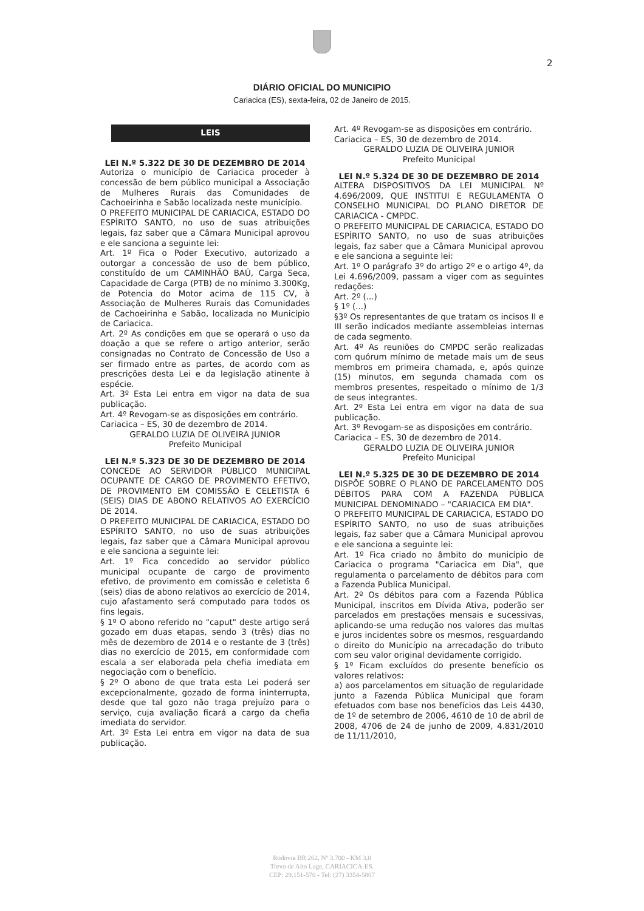2
DIÁRIO OFICIAL DO MUNICIPIO
Cariacica (ES), sexta-feira, 02 de Janeiro de 2015.
LEIS
LEI N.º 5.322 DE 30 DE DEZEMBRO DE 2014
Autoriza o município de Cariacica proceder à concessão de bem público municipal a Associação de Mulheres Rurais das Comunidades de Cachoeirinha e Sabão localizada neste município.
O PREFEITO MUNICIPAL DE CARIACICA, ESTADO DO ESPÍRITO SANTO, no uso de suas atribuições legais, faz saber que a Câmara Municipal aprovou e ele sanciona a seguinte lei:
Art. 1º Fica o Poder Executivo, autorizado a outorgar a concessão de uso de bem público, constituído de um CAMINHÃO BAÚ, Carga Seca, Capacidade de Carga (PTB) de no mínimo 3.300Kg, de Potencia do Motor acima de 115 CV, à Associação de Mulheres Rurais das Comunidades de Cachoeirinha e Sabão, localizada no Município de Cariacica.
Art. 2º As condições em que se operará o uso da doação a que se refere o artigo anterior, serão consignadas no Contrato de Concessão de Uso a ser firmado entre as partes, de acordo com as prescrições desta Lei e da legislação atinente à espécie.
Art. 3º Esta Lei entra em vigor na data de sua publicação.
Art. 4º Revogam-se as disposições em contrário.
Cariacica – ES, 30 de dezembro de 2014.
GERALDO LUZIA DE OLIVEIRA JUNIOR
Prefeito Municipal
LEI N.º 5.323 DE 30 DE DEZEMBRO DE 2014
CONCEDE AO SERVIDOR PÚBLICO MUNICIPAL OCUPANTE DE CARGO DE PROVIMENTO EFETIVO, DE PROVIMENTO EM COMISSÃO E CELETISTA 6 (SEIS) DIAS DE ABONO RELATIVOS AO EXERCÍCIO DE 2014.
O PREFEITO MUNICIPAL DE CARIACICA, ESTADO DO ESPÍRITO SANTO, no uso de suas atribuições legais, faz saber que a Câmara Municipal aprovou e ele sanciona a seguinte lei:
Art. 1º Fica concedido ao servidor público municipal ocupante de cargo de provimento efetivo, de provimento em comissão e celetista 6 (seis) dias de abono relativos ao exercício de 2014, cujo afastamento será computado para todos os fins legais.
§ 1º O abono referido no "caput" deste artigo será gozado em duas etapas, sendo 3 (três) dias no mês de dezembro de 2014 e o restante de 3 (três) dias no exercício de 2015, em conformidade com escala a ser elaborada pela chefia imediata em negociação com o benefício.
§ 2º O abono de que trata esta Lei poderá ser excepcionalmente, gozado de forma ininterrupta, desde que tal gozo não traga prejuízo para o serviço, cuja avaliação ficará a cargo da chefia imediata do servidor.
Art. 3º Esta Lei entra em vigor na data de sua publicação.
Art. 4º Revogam-se as disposições em contrário.
Cariacica – ES, 30 de dezembro de 2014.
GERALDO LUZIA DE OLIVEIRA JUNIOR
Prefeito Municipal
LEI N.º 5.324 DE 30 DE DEZEMBRO DE 2014
ALTERA DISPOSITIVOS DA LEI MUNICIPAL Nº 4.696/2009, QUE INSTITUI E REGULAMENTA O CONSELHO MUNICIPAL DO PLANO DIRETOR DE CARIACICA - CMPDC.
O PREFEITO MUNICIPAL DE CARIACICA, ESTADO DO ESPÍRITO SANTO, no uso de suas atribuições legais, faz saber que a Câmara Municipal aprovou e ele sanciona a seguinte lei:
Art. 1º O parágrafo 3º do artigo 2º e o artigo 4º, da Lei 4.696/2009, passam a viger com as seguintes redações:
Art. 2º (...)
§ 1º (...)
§3º Os representantes de que tratam os incisos II e III serão indicados mediante assembleias internas de cada segmento.
Art. 4º As reuniões do CMPDC serão realizadas com quórum mínimo de metade mais um de seus membros em primeira chamada, e, após quinze (15) minutos, em segunda chamada com os membros presentes, respeitado o mínimo de 1/3 de seus integrantes.
Art. 2º Esta Lei entra em vigor na data de sua publicação.
Art. 3º Revogam-se as disposições em contrário.
Cariacica – ES, 30 de dezembro de 2014.
GERALDO LUZIA DE OLIVEIRA JUNIOR
Prefeito Municipal
LEI N.º 5.325 DE 30 DE DEZEMBRO DE 2014
DISPÕE SOBRE O PLANO DE PARCELAMENTO DOS DÉBITOS PARA COM A FAZENDA PÚBLICA MUNICIPAL DENOMINADO – "CARIACICA EM DIA".
O PREFEITO MUNICIPAL DE CARIACICA, ESTADO DO ESPÍRITO SANTO, no uso de suas atribuições legais, faz saber que a Câmara Municipal aprovou e ele sanciona a seguinte lei:
Art. 1º Fica criado no âmbito do município de Cariacica o programa "Cariacica em Dia", que regulamenta o parcelamento de débitos para com a Fazenda Publica Municipal.
Art. 2º Os débitos para com a Fazenda Pública Municipal, inscritos em Dívida Ativa, poderão ser parcelados em prestações mensais e sucessivas, aplicando-se uma redução nos valores das multas e juros incidentes sobre os mesmos, resguardando o direito do Município na arrecadação do tributo com seu valor original devidamente corrigido.
§ 1º Ficam excluídos do presente benefício os valores relativos:
a) aos parcelamentos em situação de regularidade junto a Fazenda Pública Municipal que foram efetuados com base nos benefícios das Leis 4430, de 1º de setembro de 2006, 4610 de 10 de abril de 2008, 4706 de 24 de junho de 2009, 4.831/2010 de 11/11/2010,
Rodovia BR 262, Nº 3.700 - KM 3,0
Trevo de Alto Lage, CARIACICA-ES.
CEP: 29.151-570 - Tel: (27) 3354-5807